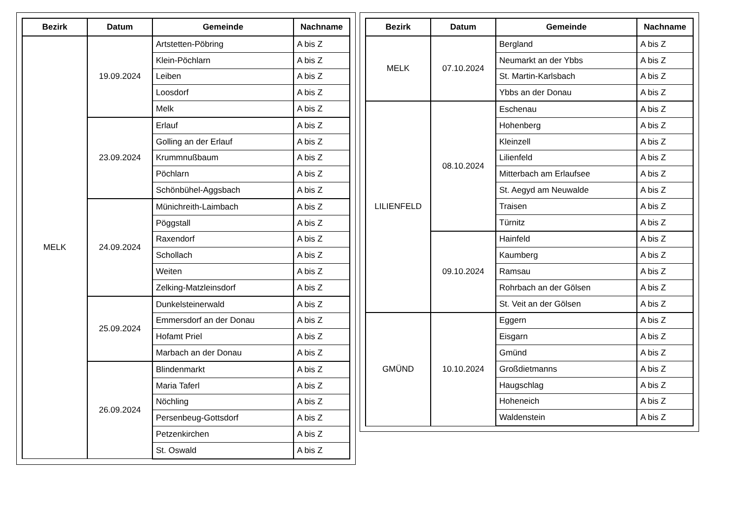| Bezirk | Datum | Gemeinde | Nachname |
| --- | --- | --- | --- |
| MELK | 19.09.2024 | Artstetten-Pöbring | A bis Z |
| | | Klein-Pöchlarn | A bis Z |
| | | Leiben | A bis Z |
| | | Loosdorf | A bis Z |
| | | Melk | A bis Z |
| | 23.09.2024 | Erlauf | A bis Z |
| | | Golling an der Erlauf | A bis Z |
| | | Krummnußbaum | A bis Z |
| | | Pöchlarn | A bis Z |
| | | Schönbühel-Aggsbach | A bis Z |
| | 24.09.2024 | Münichreith-Laimbach | A bis Z |
| | | Pöggstall | A bis Z |
| | | Raxendorf | A bis Z |
| | | Schollach | A bis Z |
| | | Weiten | A bis Z |
| | | Zelking-Matzleinsdorf | A bis Z |
| | 25.09.2024 | Dunkelsteinerwald | A bis Z |
| | | Emmersdorf an der Donau | A bis Z |
| | | Hofamt Priel | A bis Z |
| | | Marbach an der Donau | A bis Z |
| | 26.09.2024 | Blindenmarkt | A bis Z |
| | | Maria Taferl | A bis Z |
| | | Nöchling | A bis Z |
| | | Persenbeug-Gottsdorf | A bis Z |
| | | Petzenkirchen | A bis Z |
| | | St. Oswald | A bis Z |
| Bezirk | Datum | Gemeinde | Nachname |
| --- | --- | --- | --- |
| MELK | 07.10.2024 | Bergland | A bis Z |
| | | Neumarkt an der Ybbs | A bis Z |
| | | St. Martin-Karlsbach | A bis Z |
| | | Ybbs an der Donau | A bis Z |
| LILIENFELD | 08.10.2024 | Eschenau | A bis Z |
| | | Hohenberg | A bis Z |
| | | Kleinzell | A bis Z |
| | | Lilienfeld | A bis Z |
| | | Mitterbach am Erlaufsee | A bis Z |
| | | St. Aegyd am Neuwalde | A bis Z |
| | | Traisen | A bis Z |
| | | Türnitz | A bis Z |
| | 09.10.2024 | Hainfeld | A bis Z |
| | | Kaumberg | A bis Z |
| | | Ramsau | A bis Z |
| | | Rohrbach an der Gölsen | A bis Z |
| | | St. Veit an der Gölsen | A bis Z |
| GMÜND | 10.10.2024 | Eggern | A bis Z |
| | | Eisgarn | A bis Z |
| | | Gmünd | A bis Z |
| | | Großdietmanns | A bis Z |
| | | Haugschlag | A bis Z |
| | | Hoheneich | A bis Z |
| | | Waldenstein | A bis Z |